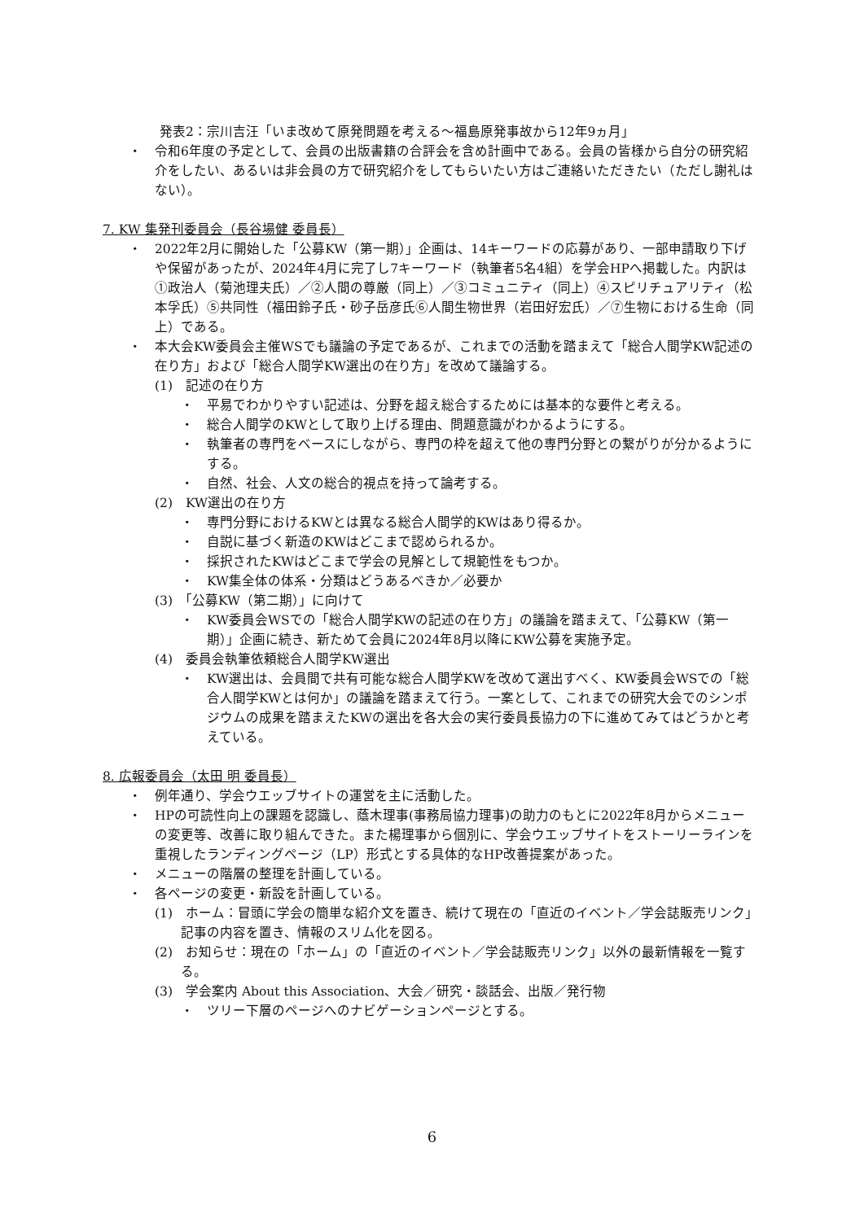発表2：宗川吉汪「いま改めて原発問題を考える〜福島原発事故から12年9ヵ月」
・　令和6年度の予定として、会員の出版書籍の合評会を含め計画中である。会員の皆様から自分の研究紹介をしたい、あるいは非会員の方で研究紹介をしてもらいたい方はご連絡いただきたい（ただし謝礼はない）。
7. KW 集発刊委員会（長谷場健 委員長）
・　2022年2月に開始した「公募KW（第一期）」企画は、14キーワードの応募があり、一部申請取り下げや保留があったが、2024年4月に完了し7キーワード（執筆者5名4組）を学会HPへ掲載した。内訳は①政治人（菊池理夫氏）／②人間の尊厳（同上）／③コミュニティ（同上）④スピリチュアリティ（松本孚氏）⑤共同性（福田鈴子氏・砂子岳彦氏⑥人間生物世界（岩田好宏氏）／⑦生物における生命（同上）である。
・　本大会KW委員会主催WSでも議論の予定であるが、これまでの活動を踏まえて「総合人間学KW記述の在り方」および「総合人間学KW選出の在り方」を改めて議論する。
(1)　記述の在り方
・　平易でわかりやすい記述は、分野を超え総合するためには基本的な要件と考える。
・　総合人間学のKWとして取り上げる理由、問題意識がわかるようにする。
・　執筆者の専門をベースにしながら、専門の枠を超えて他の専門分野との繋がりが分かるようにする。
・　自然、社会、人文の総合的視点を持って論考する。
(2)　KW選出の在り方
・　専門分野におけるKWとは異なる総合人間学的KWはあり得るか。
・　自説に基づく新造のKWはどこまで認められるか。
・　採択されたKWはどこまで学会の見解として規範性をもつか。
・　KW集全体の体系・分類はどうあるべきか／必要か
(3)　「公募KW（第二期）」に向けて
・　KW委員会WSでの「総合人間学KWの記述の在り方」の議論を踏まえて、「公募KW（第一期）」企画に続き、新ためて会員に2024年8月以降にKW公募を実施予定。
(4)　委員会執筆依頼総合人間学KW選出
・　KW選出は、会員間で共有可能な総合人間学KWを改めて選出すべく、KW委員会WSでの「総合人間学KWとは何か」の議論を踏まえて行う。一案として、これまでの研究大会でのシンポジウムの成果を踏まえたKWの選出を各大会の実行委員長協力の下に進めてみてはどうかと考えている。
8. 広報委員会（太田 明 委員長）
・　例年通り、学会ウエッブサイトの運営を主に活動した。
・　HPの可読性向上の課題を認識し、蔭木理事(事務局協力理事)の助力のもとに2022年8月からメニューの変更等、改善に取り組んできた。また楊理事から個別に、学会ウエッブサイトをストーリーラインを重視したランディングページ（LP）形式とする具体的なHP改善提案があった。
・　メニューの階層の整理を計画している。
・　各ページの変更・新設を計画している。
(1)　ホーム：冒頭に学会の簡単な紹介文を置き、続けて現在の「直近のイベント／学会誌販売リンク」記事の内容を置き、情報のスリム化を図る。
(2)　お知らせ：現在の「ホーム」の「直近のイベント／学会誌販売リンク」以外の最新情報を一覧する。
(3)　学会案内 About this Association、大会／研究・談話会、出版／発行物
・　ツリー下層のページへのナビゲーションページとする。
6